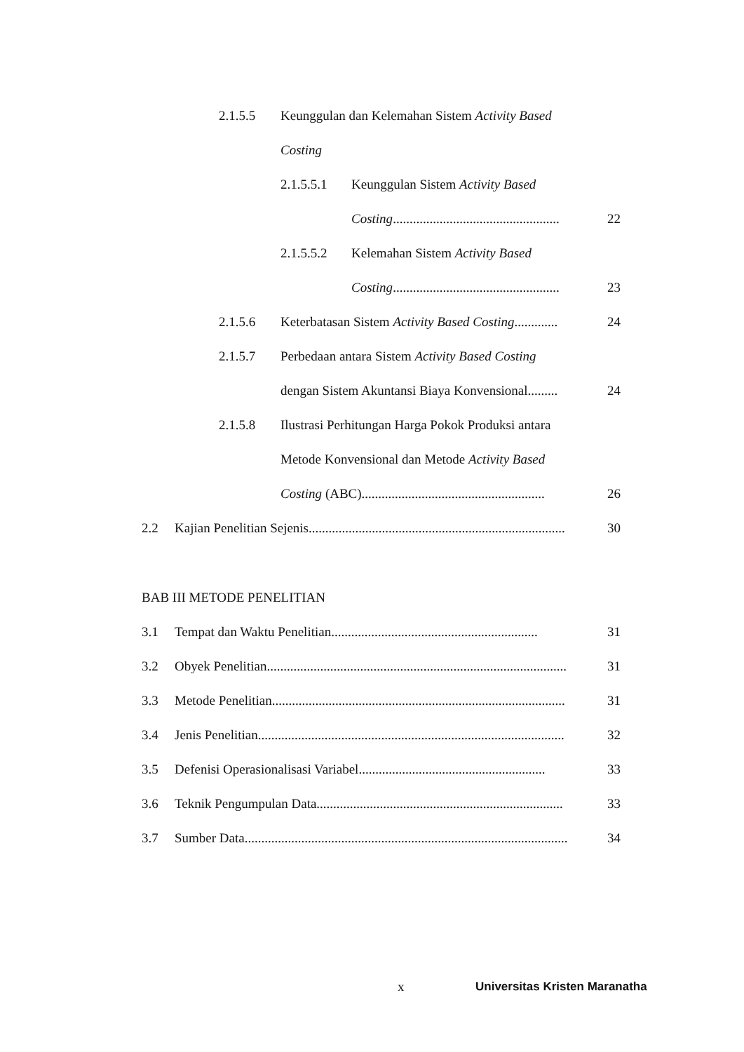2.1.5.5 Keunggulan dan Kelemahan Sistem Activity Based
Costing
2.1.5.5.1 Keunggulan Sistem Activity Based
Costing.................................................. 22
2.1.5.5.2 Kelemahan Sistem Activity Based
Costing.................................................. 23
2.1.5.6 Keterbatasan Sistem Activity Based Costing............. 24
2.1.5.7 Perbedaan antara Sistem Activity Based Costing
dengan Sistem Akuntansi Biaya Konvensional......... 24
2.1.5.8 Ilustrasi Perhitungan Harga Pokok Produksi antara
Metode Konvensional dan Metode Activity Based
Costing (ABC)....................................................... 26
2.2 Kajian Penelitian Sejenis............................................................................. 30
BAB III METODE PENELITIAN
3.1 Tempat dan Waktu Penelitian.............................................................. 31
3.2 Obyek Penelitian.......................................................................................... 31
3.3 Metode Penelitian........................................................................................ 31
3.4 Jenis Penelitian............................................................................................ 32
3.5 Defenisi Operasionalisasi Variabel........................................................ 33
3.6 Teknik Pengumpulan Data.......................................................................... 33
3.7 Sumber Data................................................................................................. 34
x Universitas Kristen Maranatha